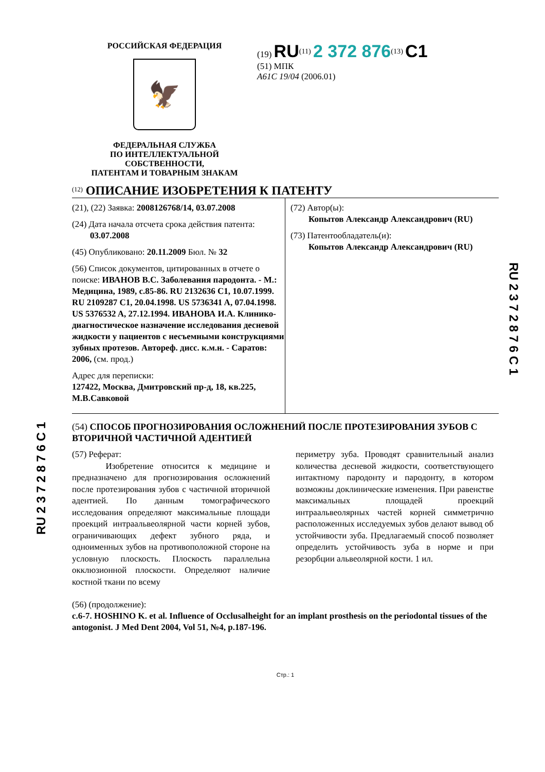RU 2 3 7 2 8 7 6 C 1
RU 2 3 7 2 8 7 6 C 1
РОССИЙСКАЯ ФЕДЕРАЦИЯ
🦅
ФЕДЕРАЛЬНАЯ СЛУЖБА
ПО ИНТЕЛЛЕКТУАЛЬНОЙ СОБСТВЕННОСТИ,
ПАТЕНТАМ И ТОВАРНЫМ ЗНАКАМ
(19) RU<sup>(11)</sup> 2 372 876<sup>(13)</sup> C1
(51) МПК
A61C 19/04 (2006.01)
<sup>(12)</sup> ОПИСАНИЕ ИЗОБРЕТЕНИЯ К ПАТЕНТУ
(21), (22) Заявка: 2008126768/14, 03.07.2008
(24) Дата начала отсчета срока действия патента:
03.07.2008
(45) Опубликовано: 20.11.2009 Бюл. № 32
(56) Список документов, цитированных в отчете о поиске: ИВАНОВ В.С. Заболевания пародонта. - М.: Медицина, 1989, с.85-86. RU 2132636 C1, 10.07.1999. RU 2109287 C1, 20.04.1998. US 5736341 A, 07.04.1998. US 5376532 A, 27.12.1994. ИВАНОВА И.А. Клинико-диагностическое назначение исследования десневой жидкости у пациентов с несъемными конструкциями зубных протезов. Автореф. дисс. к.м.н. - Саратов: 2006, (см. прод.)
Адрес для переписки:
127422, Москва, Дмитровский пр-д, 18, кв.225, М.В.Савковой
(72) Автор(ы):
Копытов Александр Александрович (RU)
(73) Патентообладатель(и):
Копытов Александр Александрович (RU)
(54) СПОСОБ ПРОГНОЗИРОВАНИЯ ОСЛОЖНЕНИЙ ПОСЛЕ ПРОТЕЗИРОВАНИЯ ЗУБОВ С ВТОРИЧНОЙ ЧАСТИЧНОЙ АДЕНТИЕЙ
(57) Реферат:
Изобретение относится к медицине и предназначено для прогнозирования осложнений после протезирования зубов с частичной вторичной адентией. По данным томографического исследования определяют максимальные площади проекций интраальвеолярной части корней зубов, ограничивающих дефект зубного ряда, и одноименных зубов на противоположной стороне на условную плоскость. Плоскость параллельна окклюзионной плоскости. Определяют наличие костной ткани по всему
периметру зуба. Проводят сравнительный анализ количества десневой жидкости, соответствующего интактному пародонту и пародонту, в котором возможны доклинические изменения. При равенстве максимальных площадей проекций интраальвеолярных частей корней симметрично расположенных исследуемых зубов делают вывод об устойчивости зуба. Предлагаемый способ позволяет определить устойчивость зуба в норме и при резорбции альвеолярной кости. 1 ил.
(56) (продолжение):
c.6-7. HOSHINO K. et al. Influence of Occlusalheight for an implant prosthesis on the periodontal tissues of the antogonist. J Med Dent 2004, Vol 51, №4, p.187-196.
Стр.: 1